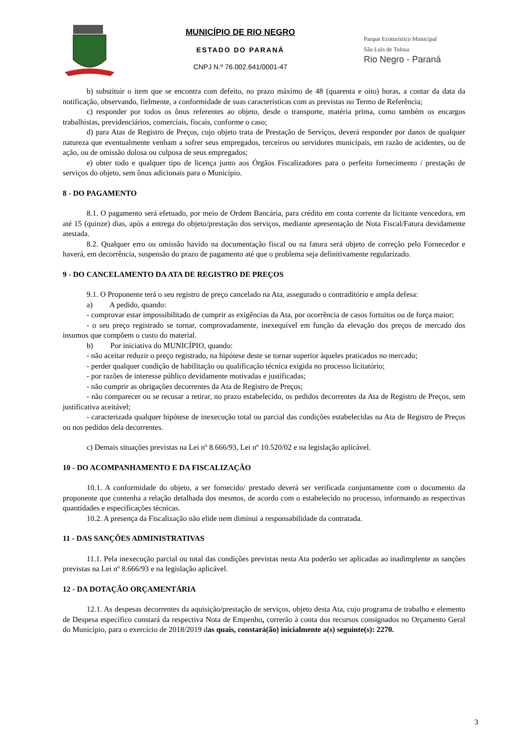MUNICÍPIO DE RIO NEGRO
ESTADO DO PARANÁ
CNPJ N.º 76.002.641/0001-47
Parque Ecoturístico Municipal
São Luís de Tolosa
Rio Negro - Paraná
b) substituir o item que se encontra com defeito, no prazo máximo de 48 (quarenta e oito) horas, a contar da data da notificação, observando, fielmente, a conformidade de suas características com as previstas no Termo de Referência;
c) responder por todos os ônus referentes ao objeto, desde o transporte, matéria prima, como também os encargos trabalhistas, previdenciários, comerciais, fiscais, conforme o caso;
d) para Atas de Registro de Preços, cujo objeto trata de Prestação de Serviços, deverá responder por danos de qualquer natureza que eventualmente venham a sofrer seus empregados, terceiros ou servidores municipais, em razão de acidentes, ou de ação, ou de omissão dolosa ou culposa de seus empregados;
e) obter todo e qualquer tipo de licença junto aos Órgãos Fiscalizadores para o perfeito fornecimento / prestação de serviços do objeto, sem ônus adicionais para o Município.
8 - DO PAGAMENTO
8.1. O pagamento será efetuado, por meio de Ordem Bancária, para crédito em conta corrente da licitante vencedora, em até 15 (quinze) dias, após a entrega do objeto/prestação dos serviços, mediante apresentação de Nota Fiscal/Fatura devidamente atestada.
8.2. Qualquer erro ou omissão havido na documentação fiscal ou na fatura será objeto de correção pelo Fornecedor e haverá, em decorrência, suspensão do prazo de pagamento até que o problema seja definitivamente regularizado.
9 - DO CANCELAMENTO DA ATA DE REGISTRO DE PREÇOS
9.1. O Proponente terá o seu registro de preço cancelado na Ata, assegurado o contraditório e ampla defesa:
a) A pedido, quando:
- comprovar estar impossibilitado de cumprir as exigências da Ata, por ocorrência de casos fortuitos ou de força maior;
- o seu preço registrado se tornar, comprovadamente, inexequível em função da elevação dos preços de mercado dos insumos que compõem o custo do material.
b) Por iniciativa do MUNICÍPIO, quando:
- não aceitar reduzir o preço registrado, na hipótese deste se tornar superior àqueles praticados no mercado;
- perder qualquer condição de habilitação ou qualificação técnica exigida no processo licitatório;
- por razões de interesse público devidamente motivadas e justificadas;
- não cumprir as obrigações decorrentes da Ata de Registro de Preços;
- não comparecer ou se recusar a retirar, no prazo estabelecido, os pedidos decorrentes da Ata de Registro de Preços, sem justificativa aceitável;
- caracterizada qualquer hipótese de inexecução total ou parcial das condições estabelecidas na Ata de Registro de Preços ou nos pedidos dela decorrentes.
c) Demais situações previstas na Lei nº 8.666/93, Lei nº 10.520/02 e na legislação aplicável.
10 - DO ACOMPANHAMENTO E DA FISCALIZAÇÃO
10.1. A conformidade do objeto, a ser fornecido/ prestado deverá ser verificada conjuntamente com o documento da proponente que contenha a relação detalhada dos mesmos, de acordo com o estabelecido no processo, informando as respectivas quantidades e especificações técnicas.
10.2. A presença da Fiscalização não elide nem diminui a responsabilidade da contratada.
11 - DAS SANÇÕES ADMINISTRATIVAS
11.1. Pela inexecução parcial ou total das condições previstas nesta Ata poderão ser aplicadas ao inadimplente as sanções previstas na Lei nº 8.666/93 e na legislação aplicável.
12 - DA DOTAÇÃO ORÇAMENTÁRIA
12.1. As despesas decorrentes da aquisição/prestação de serviços, objeto desta Ata, cujo programa de trabalho e elemento de Despesa específico constará da respectiva Nota de Empenho, correrão à conta dos recursos consignados no Orçamento Geral do Município, para o exercício de 2018/2019 das quais, constará(ão) inicialmente a(s) seguinte(s): 2270.
3